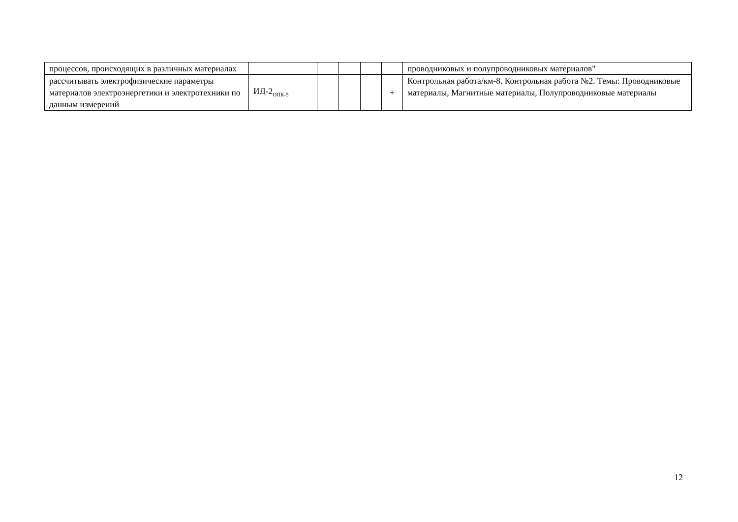| процессов, происходящих в различных материалах | | | | | | проводниковых и полупроводниковых материалов" |
| рассчитывать электрофизические параметры материалов электроэнергетики и электротехники по данным измерений | ИД-2<sub>ОПК-5</sub> | | | | + | Контрольная работа/км-8. Контрольная работа №2. Темы: Проводниковые материалы, Магнитные материалы, Полупроводниковые материалы |
12